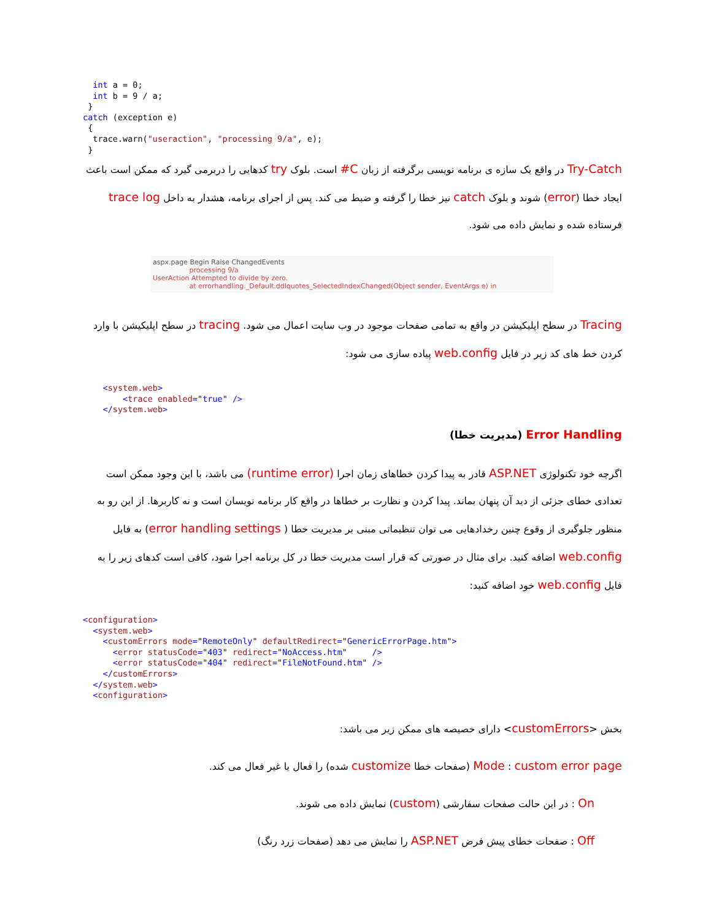int a = 0;
  int b = 9 / a;
 }
catch (exception e)
 {
  trace.warn("useraction", "processing 9/a", e);
 }
Try-Catch در واقع یک سازه ی برنامه نویسی برگرفته از زبان C# است. بلوک try کدهایی را دربرمی گیرد که ممکن است باعث ایجاد خطا (error) شوند و بلوک catch نیز خطا را گرفته و ضبط می کند. پس از اجرای برنامه، هشدار به داخل trace log فرستاده شده و نمایش داده می شود.
aspx.page Begin Raise ChangedEvents
processing 9/a
UserAction Attempted to divide by zero.
at errorhandling._Default.ddlquotes_SelectedIndexChanged(Object sender, EventArgs e) in
Tracing در سطح اپلیکیشن در واقع به تمامی صفحات موجود در وب سایت اعمال می شود. tracing در سطح اپلیکیشن با وارد کردن خط های کد زیر در فایل web.config پیاده سازی می شود:
    <system.web>
        <trace enabled="true" />
    </system.web>
Error Handling (مدیریت خطا)
اگرچه خود تکنولوژی ASP.NET قادر به پیدا کردن خطاهای زمان اجرا (runtime error) می باشد، با این وجود ممکن است تعدادی خطای جزئی از دید آن پنهان بماند. پیدا کردن و نظارت بر خطاها در واقع کار برنامه نویسان است و نه کاربرها. از این رو به منظور جلوگیری از وقوع چنین رخدادهایی می توان تنظیماتی مبنی بر مدیریت خطا ( error handling settings) به فایل web.config اضافه کنید. برای مثال در صورتی که قرار است مدیریت خطا در کل برنامه اجرا شود، کافی است کدهای زیر را به فایل web.config خود اضافه کنید:
<configuration>
  <system.web>
    <customErrors mode="RemoteOnly" defaultRedirect="GenericErrorPage.htm">
      <error statusCode="403" redirect="NoAccess.htm"     />
      <error statusCode="404" redirect="FileNotFound.htm" />
    </customErrors>
  </system.web>
  <configuration>
بخش <customErrors> دارای خصیصه های ممکن زیر می باشد:
Mode : custom error page (صفحات خطا customize شده) را فعال یا غیر فعال می کند.
On : در این حالت صفحات سفارشی (custom) نمایش داده می شوند.
Off : صفحات خطای پیش فرض ASP.NET را نمایش می دهد (صفحات زرد رنگ)